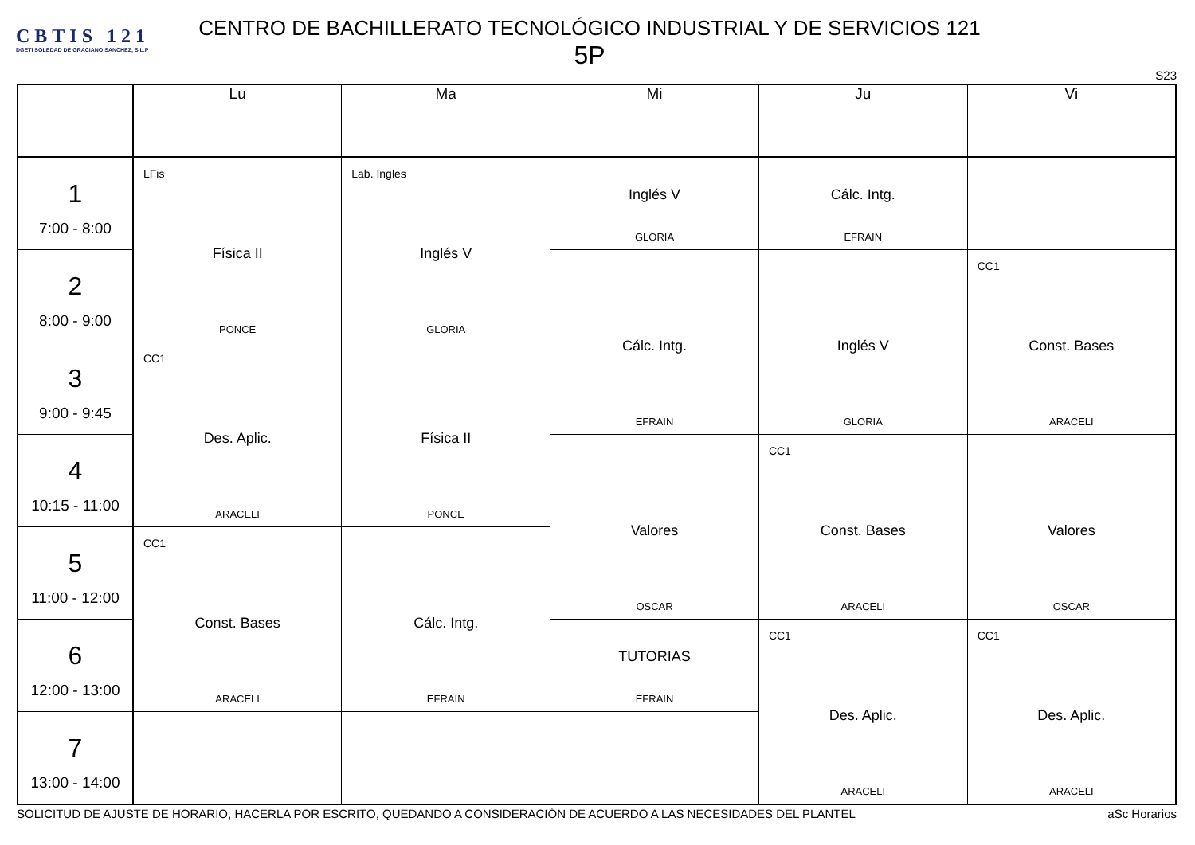CBTIS 121
DGETI SOLEDAD DE GRACIANO SANCHEZ, S.L.P
CENTRO DE BACHILLERATO TECNOLÓGICO INDUSTRIAL Y DE SERVICIOS 121
5P
S23
| | Lu | Ma | Mi | Ju | Vi |
| --- | --- | --- | --- | --- | --- |
| 1 7:00 - 8:00 | LFis Física II PONCE | Lab. Ingles Inglés V GLORIA | Inglés V GLORIA | Cálc. Intg. EFRAIN | |
| 2 8:00 - 9:00 | | | Cálc. Intg. EFRAIN | Inglés V GLORIA | CC1 Const. Bases ARACELI |
| 3 9:00 - 9:45 | CC1 Des. Aplic. ARACELI | Física II PONCE | | | |
| 4 10:15 - 11:00 | | | Valores OSCAR | CC1 Const. Bases ARACELI | Valores OSCAR |
| 5 11:00 - 12:00 | CC1 Const. Bases ARACELI | Cálc. Intg. EFRAIN | | | |
| 6 12:00 - 13:00 | | | TUTORIAS EFRAIN | CC1 Des. Aplic. ARACELI | CC1 Des. Aplic. ARACELI |
| 7 13:00 - 14:00 | | | | | |
SOLICITUD DE AJUSTE DE HORARIO, HACERLA POR ESCRITO, QUEDANDO A CONSIDERACIÓN DE ACUERDO A LAS NECESIDADES DEL PLANTEL aSc Horarios